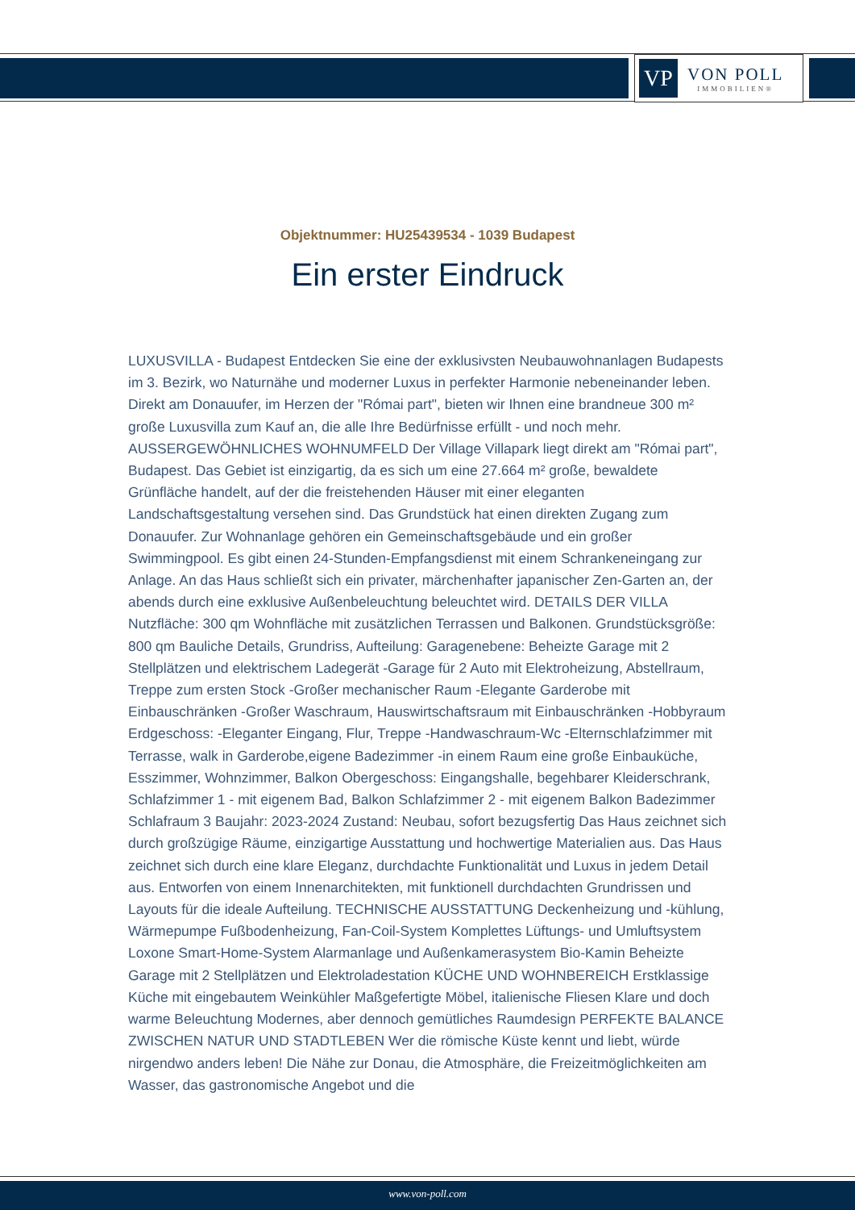VP
VON POLL
IMMOBILIEN®
Objektnummer: HU25439534 - 1039 Budapest
Ein erster Eindruck
LUXUSVILLA - Budapest Entdecken Sie eine der exklusivsten Neubauwohnanlagen Budapests im 3. Bezirk, wo Naturnähe und moderner Luxus in perfekter Harmonie nebeneinander leben. Direkt am Donauufer, im Herzen der "Római part", bieten wir Ihnen eine brandneue 300 m² große Luxusvilla zum Kauf an, die alle Ihre Bedürfnisse erfüllt - und noch mehr. AUSSERGEWÖHNLICHES WOHNUMFELD Der Village Villapark liegt direkt am "Római part", Budapest. Das Gebiet ist einzigartig, da es sich um eine 27.664 m² große, bewaldete Grünfläche handelt, auf der die freistehenden Häuser mit einer eleganten Landschaftsgestaltung versehen sind. Das Grundstück hat einen direkten Zugang zum Donauufer. Zur Wohnanlage gehören ein Gemeinschaftsgebäude und ein großer Swimmingpool. Es gibt einen 24-Stunden-Empfangsdienst mit einem Schrankeneingang zur Anlage. An das Haus schließt sich ein privater, märchenhafter japanischer Zen-Garten an, der abends durch eine exklusive Außenbeleuchtung beleuchtet wird. DETAILS DER VILLA Nutzfläche: 300 qm Wohnfläche mit zusätzlichen Terrassen und Balkonen. Grundstücksgröße: 800 qm Bauliche Details, Grundriss, Aufteilung: Garagenebene: Beheizte Garage mit 2 Stellplätzen und elektrischem Ladegerät -Garage für 2 Auto mit Elektroheizung, Abstellraum, Treppe zum ersten Stock -Großer mechanischer Raum -Elegante Garderobe mit Einbauschränken -Großer Waschraum, Hauswirtschaftsraum mit Einbauschränken -Hobbyraum Erdgeschoss: -Eleganter Eingang, Flur, Treppe -Handwaschraum-Wc -Elternschlafzimmer mit Terrasse, walk in Garderobe,eigene Badezimmer -in einem Raum eine große Einbauküche, Esszimmer, Wohnzimmer, Balkon Obergeschoss: Eingangshalle, begehbarer Kleiderschrank, Schlafzimmer 1 - mit eigenem Bad, Balkon Schlafzimmer 2 - mit eigenem Balkon Badezimmer Schlafraum 3 Baujahr: 2023-2024 Zustand: Neubau, sofort bezugsfertig Das Haus zeichnet sich durch großzügige Räume, einzigartige Ausstattung und hochwertige Materialien aus. Das Haus zeichnet sich durch eine klare Eleganz, durchdachte Funktionalität und Luxus in jedem Detail aus. Entworfen von einem Innenarchitekten, mit funktionell durchdachten Grundrissen und Layouts für die ideale Aufteilung. TECHNISCHE AUSSTATTUNG Deckenheizung und -kühlung, Wärmepumpe Fußbodenheizung, Fan-Coil-System Komplettes Lüftungs- und Umluftsystem Loxone Smart-Home-System Alarmanlage und Außenkamerasystem Bio-Kamin Beheizte Garage mit 2 Stellplätzen und Elektroladestation KÜCHE UND WOHNBEREICH Erstklassige Küche mit eingebautem Weinkühler Maßgefertigte Möbel, italienische Fliesen Klare und doch warme Beleuchtung Modernes, aber dennoch gemütliches Raumdesign PERFEKTE BALANCE ZWISCHEN NATUR UND STADTLEBEN Wer die römische Küste kennt und liebt, würde nirgendwo anders leben! Die Nähe zur Donau, die Atmosphäre, die Freizeitmöglichkeiten am Wasser, das gastronomische Angebot und die
www.von-poll.com